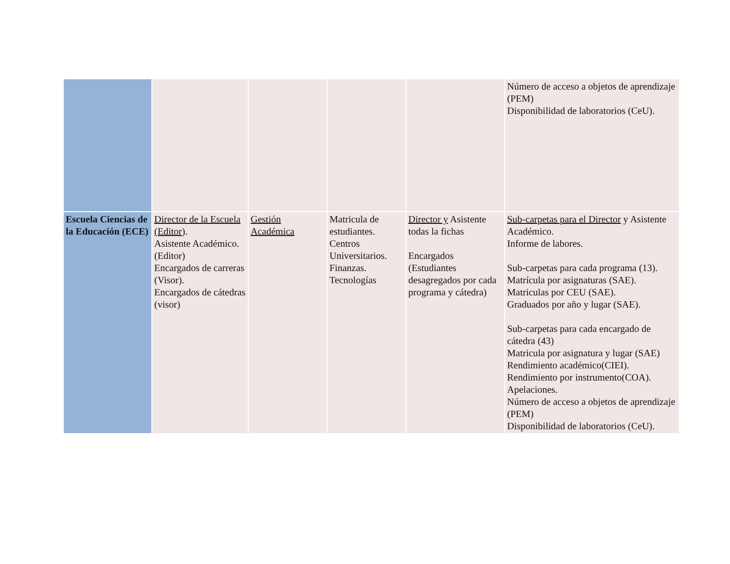| | | | | | Número de acceso a objetos de aprendizaje (PEM) Disponibilidad de laboratorios (CeU). |
| Escuela Ciencias de la Educación (ECE) | Director de la Escuela (Editor ). Asistente Académico. (Editor) Encargados de carreras (Visor). Encargados de cátedras (visor) | Gestión Académica | Matricula de estudiantes. Centros Universitarios. Finanzas. Tecnologías | Director y Asistente todas la fichas Encargados (Estudiantes desagregados por cada programa y cátedra) | Sub-carpetas para el Director y Asistente Académico. Informe de labores. Sub-carpetas para cada programa (13). Matrícula por asignaturas (SAE). Matriculas por CEU (SAE). Graduados por año y lugar (SAE). Sub-carpetas para cada encargado de cátedra (43) Matricula por asignatura y lugar (SAE) Rendimiento académico(CIEI). Rendimiento por instrumento(COA). Apelaciones. Número de acceso a objetos de aprendizaje (PEM) Disponibilidad de laboratorios (CeU). |